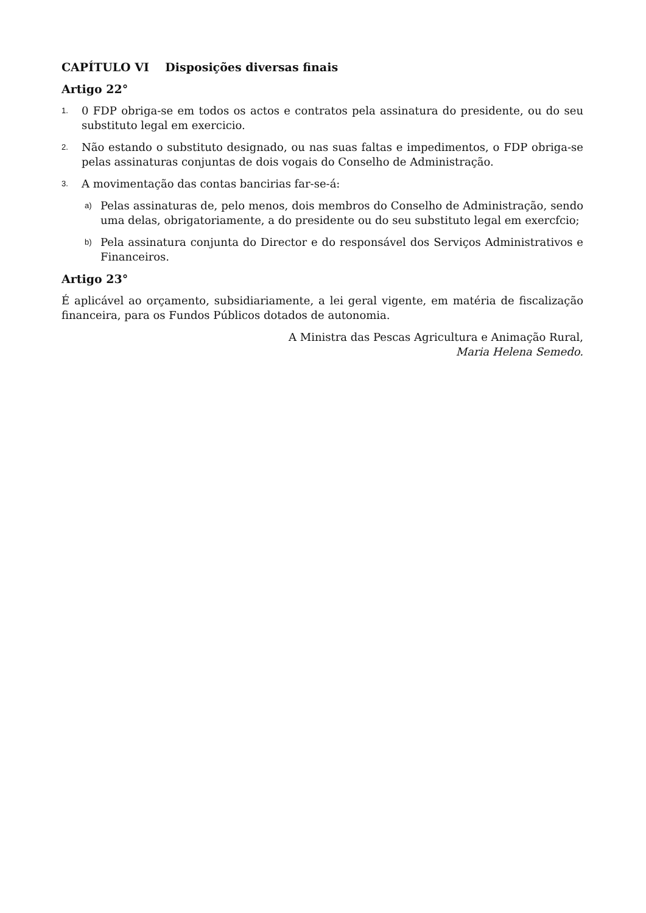CAPÍTULO VI Disposições diversas finais
Artigo 22°
1. 0 FDP obriga-se em todos os actos e contratos pela assinatura do presidente, ou do seu substituto legal em exercicio.
2. Não estando o substituto designado, ou nas suas faltas e impedimentos, o FDP obriga-se pelas assinaturas conjuntas de dois vogais do Conselho de Administração.
3. A movimentação das contas bancirias far-se-á:
a) Pelas assinaturas de, pelo menos, dois membros do Conselho de Administração, sendo uma delas, obrigatoriamente, a do presidente ou do seu substituto legal em exercfcio;
b) Pela assinatura conjunta do Director e do responsável dos Serviços Administrativos e Financeiros.
Artigo 23°
É aplicável ao orçamento, subsidiariamente, a lei geral vigente, em matéria de fiscalização financeira, para os Fundos Públicos dotados de autonomia.
A Ministra das Pescas Agricultura e Animação Rural,
Maria Helena Semedo.